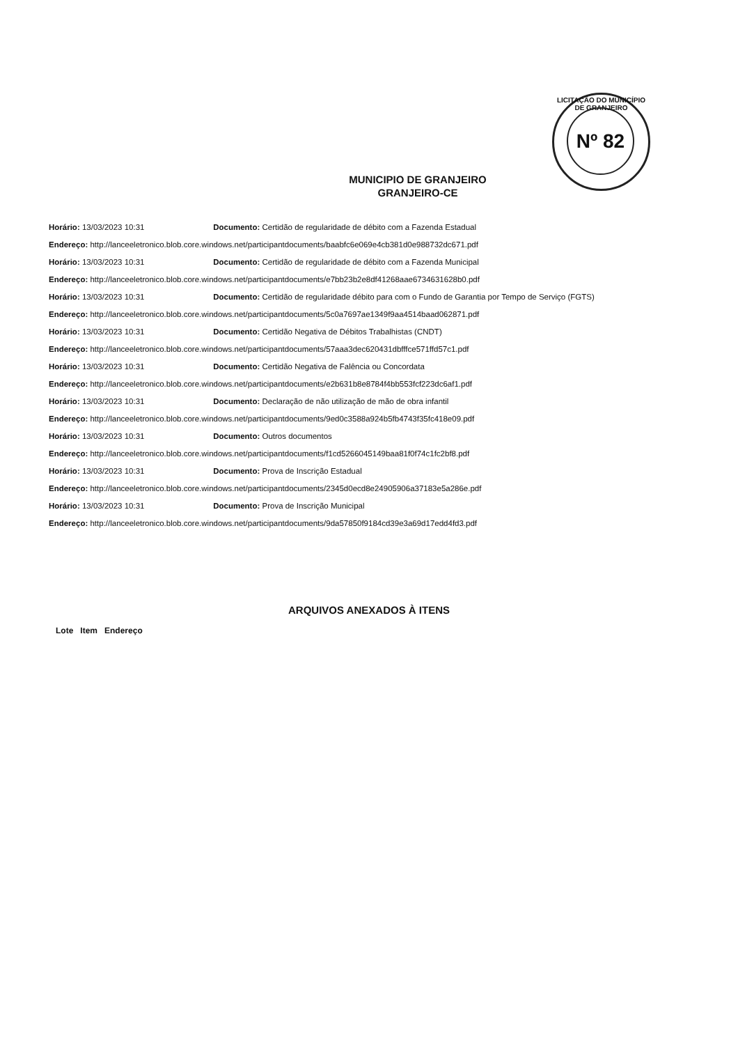LICITAÇÃO DO MUNICÍPIO DE GRANJEIRO
Nº 82
MUNICIPIO DE GRANJEIRO
GRANJEIRO-CE
Horário: 13/03/2023 10:31 Documento: Certidão de regularidade de débito com a Fazenda Estadual
Endereço: http://lanceeletronico.blob.core.windows.net/participantdocuments/baabfc6e069e4cb381d0e988732dc671.pdf
Horário: 13/03/2023 10:31 Documento: Certidão de regularidade de débito com a Fazenda Municipal
Endereço: http://lanceeletronico.blob.core.windows.net/participantdocuments/e7bb23b2e8df41268aae6734631628b0.pdf
Horário: 13/03/2023 10:31 Documento: Certidão de regularidade débito para com o Fundo de Garantia por Tempo de Serviço (FGTS)
Endereço: http://lanceeletronico.blob.core.windows.net/participantdocuments/5c0a7697ae1349f9aa4514baad062871.pdf
Horário: 13/03/2023 10:31 Documento: Certidão Negativa de Débitos Trabalhistas (CNDT)
Endereço: http://lanceeletronico.blob.core.windows.net/participantdocuments/57aaa3dec620431dbfffce571ffd57c1.pdf
Horário: 13/03/2023 10:31 Documento: Certidão Negativa de Falência ou Concordata
Endereço: http://lanceeletronico.blob.core.windows.net/participantdocuments/e2b631b8e8784f4bb553fcf223dc6af1.pdf
Horário: 13/03/2023 10:31 Documento: Declaração de não utilização de mão de obra infantil
Endereço: http://lanceeletronico.blob.core.windows.net/participantdocuments/9ed0c3588a924b5fb4743f35fc418e09.pdf
Horário: 13/03/2023 10:31 Documento: Outros documentos
Endereço: http://lanceeletronico.blob.core.windows.net/participantdocuments/f1cd5266045149baa81f0f74c1fc2bf8.pdf
Horário: 13/03/2023 10:31 Documento: Prova de Inscrição Estadual
Endereço: http://lanceeletronico.blob.core.windows.net/participantdocuments/2345d0ecd8e24905906a37183e5a286e.pdf
Horário: 13/03/2023 10:31 Documento: Prova de Inscrição Municipal
Endereço: http://lanceeletronico.blob.core.windows.net/participantdocuments/9da57850f9184cd39e3a69d17edd4fd3.pdf
ARQUIVOS ANEXADOS À ITENS
| Lote | Item | Endereço |
| --- | --- | --- |